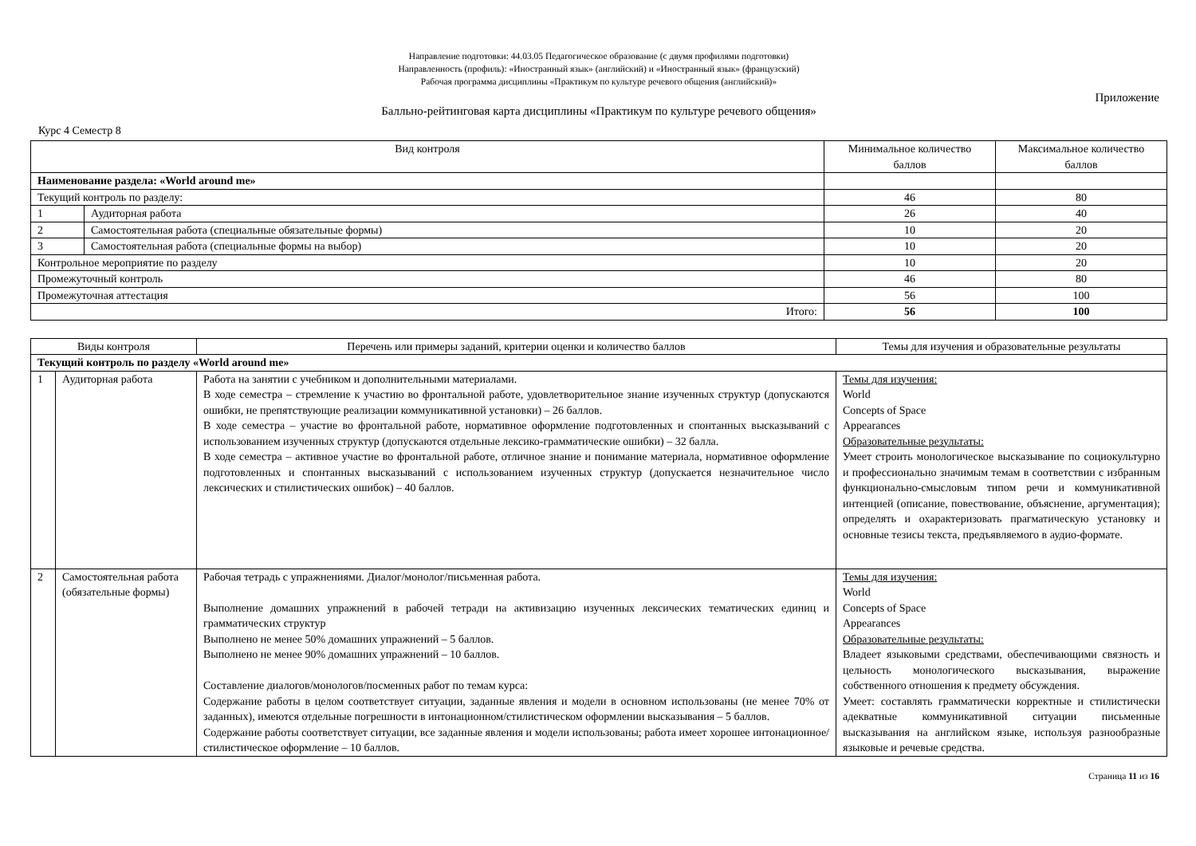Направление подготовки: 44.03.05 Педагогическое образование (с двумя профилями подготовки)
Направленность (профиль): «Иностранный язык» (английский) и «Иностранный язык» (французский)
Рабочая программа дисциплины «Практикум по культуре речевого общения (английский)»
Приложение
Балльно-рейтинговая карта дисциплины «Практикум по культуре речевого общения»
Курс 4 Семестр 8
| Вид контроля | | Минимальное количество баллов | Максимальное количество баллов |
| --- | --- | --- | --- |
| Наименование раздела: «World around me» | | | |
| Текущий контроль по разделу: | | 46 | 80 |
| 1 | Аудиторная работа | 26 | 40 |
| 2 | Самостоятельная работа (специальные обязательные формы) | 10 | 20 |
| 3 | Самостоятельная работа (специальные формы на выбор) | 10 | 20 |
| Контрольное мероприятие по разделу | | 10 | 20 |
| Промежуточный контроль | | 46 | 80 |
| Промежуточная аттестация | | 56 | 100 |
| Итого: | | 56 | 100 |
| Виды контроля | | Перечень или примеры заданий, критерии оценки и количество баллов | Темы для изучения и образовательные результаты |
| --- | --- | --- | --- |
| Текущий контроль по разделу «World around me» | | | |
| 1 | Аудиторная работа | Работа на занятии с учебником и дополнительными материалами. В ходе семестра – стремление к участию во фронтальной работе, удовлетворительное знание изученных структур (допускаются ошибки, не препятствующие реализации коммуникативной установки) – 26 баллов. В ходе семестра – участие во фронтальной работе, нормативное оформление подготовленных и спонтанных высказываний с использованием изученных структур (допускаются отдельные лексико-грамматические ошибки) – 32 балла. В ходе семестра – активное участие во фронтальной работе, отличное знание и понимание материала, нормативное оформление подготовленных и спонтанных высказываний с использованием изученных структур (допускается незначительное число лексических и стилистических ошибок) – 40 баллов. | Темы для изучения: World Concepts of Space Appearances Образовательные результаты: Умеет строить монологическое высказывание по социокультурно и профессионально значимым темам в соответствии с избранным функционально-смысловым типом речи и коммуникативной интенцией (описание, повествование, объяснение, аргументация); определять и охарактеризовать прагматическую установку и основные тезисы текста, предъявляемого в аудио-формате. |
| 2 | Самостоятельная работа (обязательные формы) | Рабочая тетрадь с упражнениями. Диалог/монолог/письменная работа. Выполнение домашних упражнений в рабочей тетради на активизацию изученных лексических тематических единиц и грамматических структур Выполнено не менее 50% домашних упражнений – 5 баллов. Выполнено не менее 90% домашних упражнений – 10 баллов. Составление диалогов/монологов/посменных работ по темам курса: Содержание работы в целом соответствует ситуации, заданные явления и модели в основном использованы (не менее 70% от заданных), имеются отдельные погрешности в интонационном/стилистическом оформлении высказывания – 5 баллов. Содержание работы соответствует ситуации, все заданные явления и модели использованы; работа имеет хорошее интонационное/стилистическое оформление – 10 баллов. | Темы для изучения: World Concepts of Space Appearances Образовательные результаты: Владеет языковыми средствами, обеспечивающими связность и цельность монологического высказывания, выражение собственного отношения к предмету обсуждения. Умеет: составлять грамматически корректные и стилистически адекватные коммуникативной ситуации письменные высказывания на английском языке, используя разнообразные языковые и речевые средства. |
Страница 11 из 16